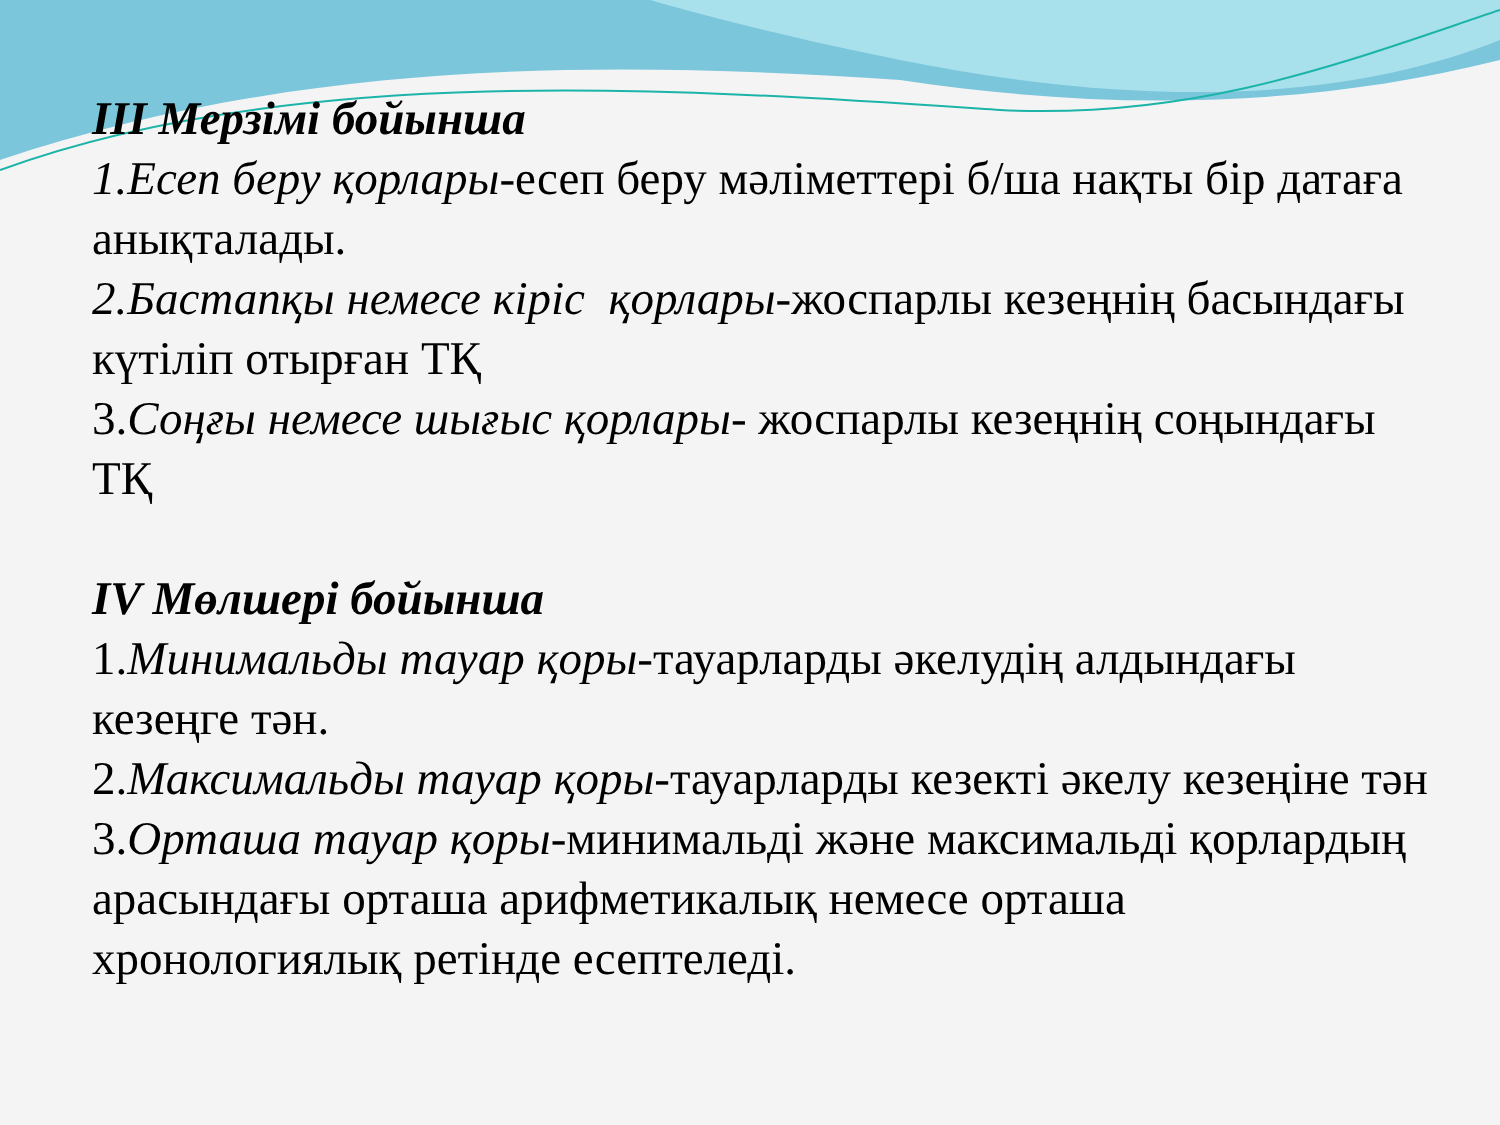III Мерзімі бойынша
1.Есеп беру қорлары-есеп беру мәліметтері б/ша нақты бір датаға анықталады.
2.Бастапқы немесе кіріс қорлары-жоспарлы кезеңнің басындағы күтіліп отырған ТҚ
3.Соңғы немесе шығыс қорлары- жоспарлы кезеңнің соңындағы ТҚ
IV Мөлшері бойынша
1.Минимальды тауар қоры-тауарларды әкелудің алдындағы кезеңге тән.
2.Максимальды тауар қоры-тауарларды кезекті әкелу кезеңіне тән
3.Орташа тауар қоры-минимальді және максимальді қорлардың арасындағы орташа арифметикалық немесе орташа хронологиялық ретінде есептеледі.